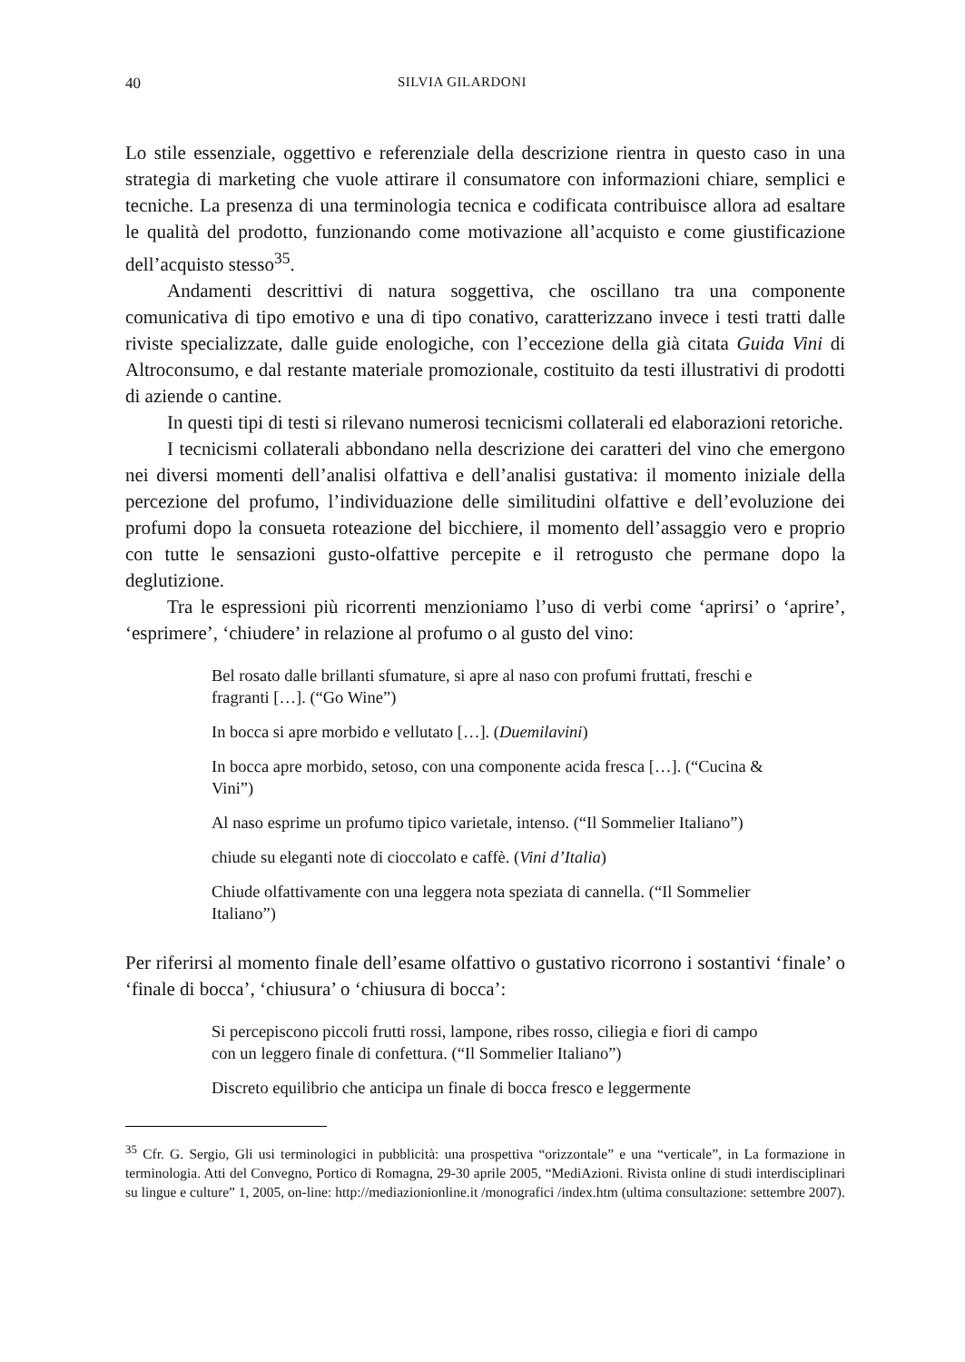40 SILVIA GILARDONI
Lo stile essenziale, oggettivo e referenziale della descrizione rientra in questo caso in una strategia di marketing che vuole attirare il consumatore con informazioni chiare, semplici e tecniche. La presenza di una terminologia tecnica e codificata contribuisce allora ad esaltare le qualità del prodotto, funzionando come motivazione all’acquisto e come giustificazione dell’acquisto stesso<sup>35</sup>.
Andamenti descrittivi di natura soggettiva, che oscillano tra una componente comunicativa di tipo emotivo e una di tipo conativo, caratterizzano invece i testi tratti dalle riviste specializzate, dalle guide enologiche, con l’eccezione della già citata Guida Vini di Altroconsumo, e dal restante materiale promozionale, costituito da testi illustrativi di prodotti di aziende o cantine.
In questi tipi di testi si rilevano numerosi tecnicismi collaterali ed elaborazioni retoriche.
I tecnicismi collaterali abbondano nella descrizione dei caratteri del vino che emergono nei diversi momenti dell’analisi olfattiva e dell’analisi gustativa: il momento iniziale della percezione del profumo, l’individuazione delle similitudini olfattive e dell’evoluzione dei profumi dopo la consueta roteazione del bicchiere, il momento dell’assaggio vero e proprio con tutte le sensazioni gusto-olfattive percepite e il retrogusto che permane dopo la deglutizione.
Tra le espressioni più ricorrenti menzioniamo l’uso di verbi come ‘aprirsi’ o ‘aprire’, ‘esprimere’, ‘chiudere’ in relazione al profumo o al gusto del vino:
Bel rosato dalle brillanti sfumature, si apre al naso con profumi fruttati, freschi e fragranti […]. (“Go Wine”)
In bocca si apre morbido e vellutato […]. (Duemilavini)
In bocca apre morbido, setoso, con una componente acida fresca […]. (“Cucina & Vini”)
Al naso esprime un profumo tipico varietale, intenso. (“Il Sommelier Italiano”)
chiude su eleganti note di cioccolato e caffè. (Vini d’Italia)
Chiude olfattivamente con una leggera nota speziata di cannella. (“Il Sommelier Italiano”)
Per riferirsi al momento finale dell’esame olfattivo o gustativo ricorrono i sostantivi ‘finale’ o ‘finale di bocca’, ‘chiusura’ o ‘chiusura di bocca’:
Si percepiscono piccoli frutti rossi, lampone, ribes rosso, ciliegia e fiori di campo con un leggero finale di confettura. (“Il Sommelier Italiano”)
Discreto equilibrio che anticipa un finale di bocca fresco e leggermente
<sup>35</sup> Cfr. G. Sergio, Gli usi terminologici in pubblicità: una prospettiva “orizzontale” e una “verticale”, in La formazione in terminologia. Atti del Convegno, Portico di Romagna, 29-30 aprile 2005, “MediAzioni. Rivista online di studi interdisciplinari su lingue e culture” 1, 2005, on-line: http://mediazionionline.it /monografici /index.htm (ultima consultazione: settembre 2007).